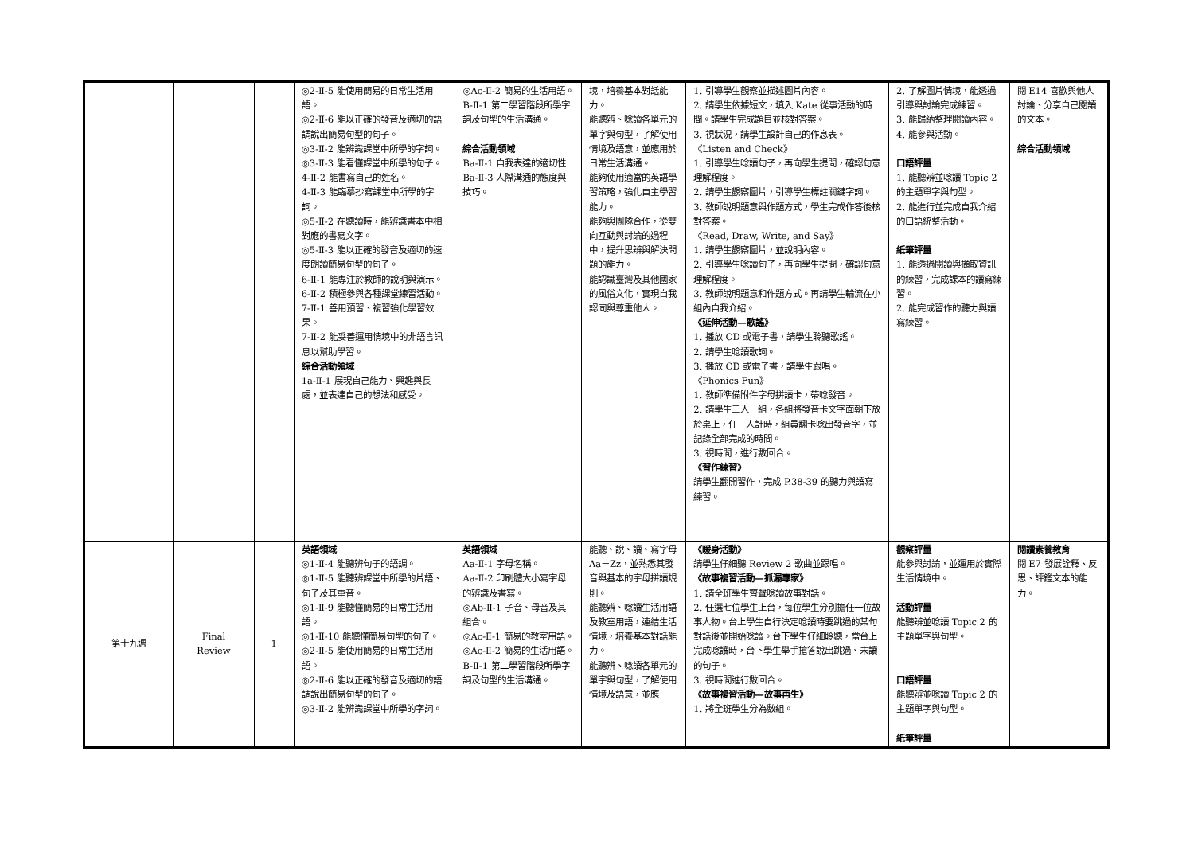| | | | ◎2-Ⅱ-5 能使用簡易的日常生活用語。 ◎2-Ⅱ-6 能以正確的發音及適切的語調說出簡易句型的句子。 ◎3-Ⅱ-2 能辨識課堂中所學的字詞。 ◎3-Ⅱ-3 能看懂課堂中所學的句子。 4-Ⅱ-2 能書寫自己的姓名。 4-Ⅱ-3 能臨摹抄寫課堂中所學的字詞。 ◎5-Ⅱ-2 在聽讀時，能辨識書本中相對應的書寫文字。 ◎5-Ⅱ-3 能以正確的發音及適切的速度朗讀簡易句型的句子。 6-Ⅱ-1 能專注於教師的說明與演示。 6-Ⅱ-2 積極參與各種課堂練習活動。 7-Ⅱ-1 善用預習、複習強化學習效果。 7-Ⅱ-2 能妥善運用情境中的非語言訊息以幫助學習。 綜合活動領域 1a-Ⅱ-1 展現自己能力、興趣與長處，並表達自己的想法和感受。 | ◎Ac-Ⅱ-2 簡易的生活用語。 B-Ⅱ-1 第二學習階段所學字詞及句型的生活溝通。 綜合活動領域 Ba-Ⅱ-1 自我表達的適切性 Ba-Ⅱ-3 人際溝通的態度與技巧。 | 境，培養基本對話能力。 能聽辨、唸讀各單元的單字與句型，了解使用情境及語意，並應用於日常生活溝通。 能夠使用適當的英語學習策略，強化自主學習能力。 能夠與團隊合作，從雙向互動與討論的過程中，提升思辨與解決問題的能力。 能認識臺灣及其他國家的風俗文化，實現自我認同與尊重他人。 | 1. 引導學生觀察並描述圖片內容。 2. 請學生依據短文，填入 Kate 從事活動的時間。請學生完成題目並核對答案。 3. 視狀況，請學生設計自己的作息表。 《Listen and Check》 1. 引導學生唸讀句子，再向學生提問，確認句意理解程度。 2. 請學生觀察圖片，引導學生標註關鍵字詞。 3. 教師說明題意與作題方式，學生完成作答後核對答案。 《Read, Draw, Write, and Say》 1. 請學生觀察圖片，並說明內容。 2. 引導學生唸讀句子，再向學生提問，確認句意理解程度。 3. 教師說明題意和作題方式。再請學生輪流在小組內自我介紹。 《延伸活動—歌謠》 1. 播放 CD 或電子書，請學生聆聽歌謠。 2. 請學生唸讀歌詞。 3. 播放 CD 或電子書，請學生跟唱。 《Phonics Fun》 1. 教師準備附件字母拼讀卡，帶唸發音。 2. 請學生三人一組，各組將發音卡文字面朝下放於桌上，任一人計時，組員翻卡唸出發音字，並記錄全部完成的時間。 3. 視時間，進行數回合。 《習作練習》 請學生翻開習作，完成 P.38-39 的聽力與讀寫練習。 | 2. 了解圖片情境，能透過引導與討論完成練習。 3. 能歸納整理閱讀內容。 4. 能參與活動。 口語評量 1. 能聽辨並唸讀 Topic 2 的主題單字與句型。 2. 能進行並完成自我介紹的口語統整活動。 紙筆評量 1. 能透過閱讀與擷取資訊的練習，完成課本的讀寫練習。 2. 能完成習作的聽力與讀寫練習。 | 閱 E14 喜歡與他人討論、分享自己閱讀的文本。 綜合活動領域 |
| 第十九週 | Final Review | 1 | 英語領域 ◎1-Ⅱ-4 能聽辨句子的語調。 ◎1-Ⅱ-5 能聽辨課堂中所學的片語、句子及其重音。 ◎1-Ⅱ-9 能聽懂簡易的日常生活用語。 ◎1-Ⅱ-10 能聽懂簡易句型的句子。 ◎2-Ⅱ-5 能使用簡易的日常生活用語。 ◎2-Ⅱ-6 能以正確的發音及適切的語調說出簡易句型的句子。 ◎3-Ⅱ-2 能辨識課堂中所學的字詞。 | 英語領域 Aa-Ⅱ-1 字母名稱。 Aa-Ⅱ-2 印刷體大小寫字母的辨識及書寫。 ◎Ab-Ⅱ-1 子音、母音及其組合。 ◎Ac-Ⅱ-1 簡易的教室用語。 ◎Ac-Ⅱ-2 簡易的生活用語。 B-Ⅱ-1 第二學習階段所學字詞及句型的生活溝通。 | 能聽、說、讀、寫字母 Aa－Zz，並熟悉其發音與基本的字母拼讀規則。 能聽辨、唸讀生活用語及教室用語，連結生活情境，培養基本對話能力。 能聽辨、唸讀各單元的單字與句型，了解使用情境及語意，並應 | 《暖身活動》 請學生仔細聽 Review 2 歌曲並跟唱。 《故事複習活動—抓漏專家》 1. 請全班學生齊聲唸讀故事對話。 2. 任選七位學生上台，每位學生分別擔任一位故事人物。台上學生自行決定唸讀時要跳過的某句對話後並開始唸讀。台下學生仔細聆聽，當台上完成唸讀時，台下學生舉手搶答說出跳過、未讀的句子。 3. 視時間進行數回合。 《故事複習活動—故事再生》 1. 將全班學生分為數組。 | 觀察評量 能參與討論，並運用於實際生活情境中。 活動評量 能聽辨並唸讀 Topic 2 的主題單字與句型。 口語評量 能聽辨並唸讀 Topic 2 的主題單字與句型。 紙筆評量 | 閱讀素養教育 閱 E7 發展詮釋、反思、評鑑文本的能力。 |